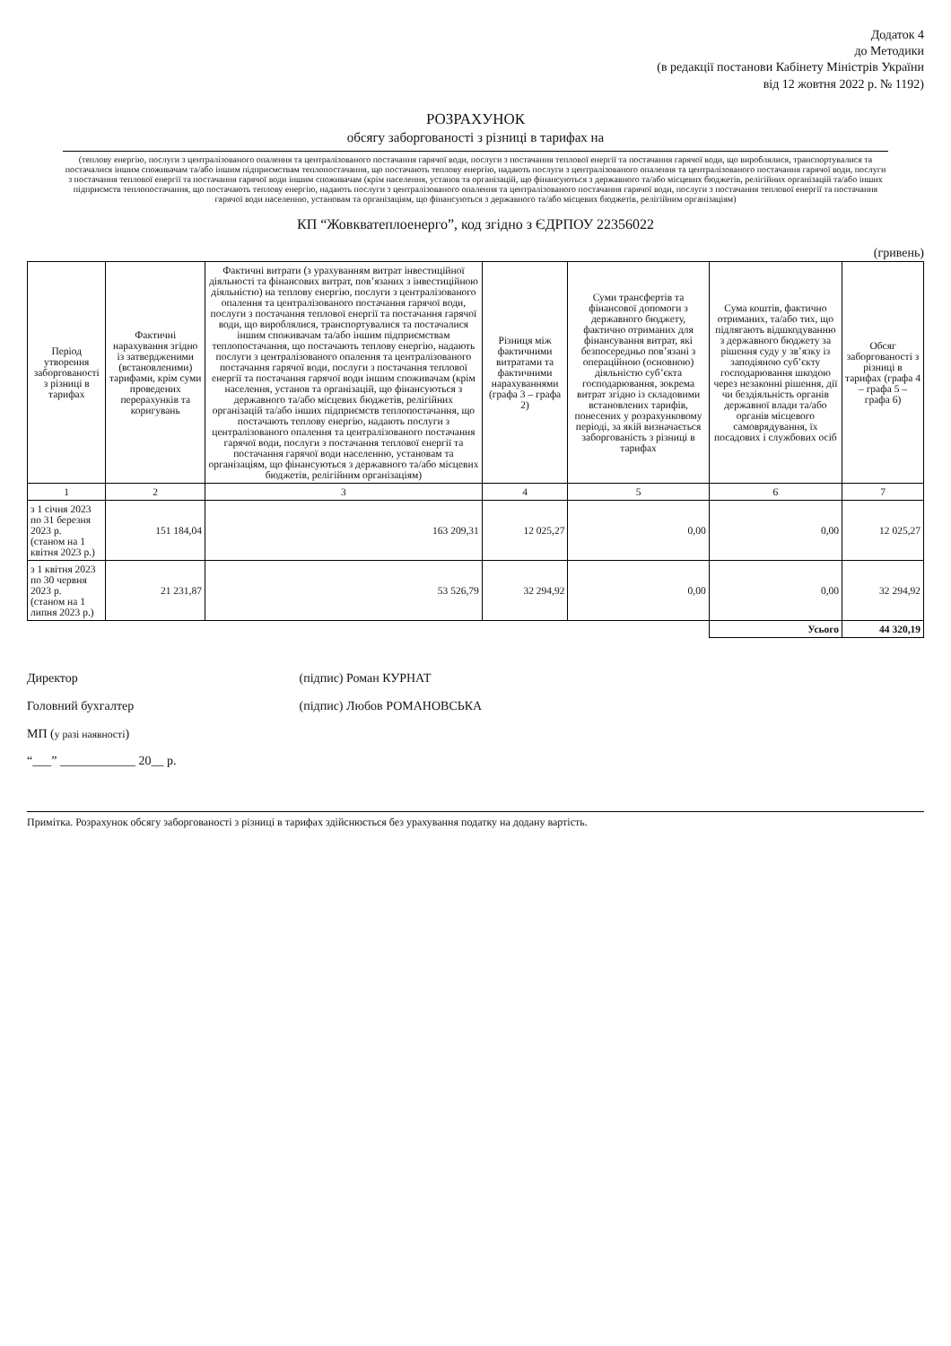Додаток 4
до Методики
(в редакції постанови Кабінету Міністрів України
від 12 жовтня 2022 р. № 1192)
РОЗРАХУНОК
обсягу заборгованості з різниці в тарифах на
(теплову енергію, послуги з централізованого опалення та централізованого постачання гарячої води, послуги з постачання теплової енергії та постачання гарячої води, що вироблялися, транспортувалися та постачалися іншим споживачам та/або іншим підприємствам теплопостачання, що постачають теплову енергію, надають послуги з централізованого опалення та централізованого постачання гарячої води, послуги з постачання теплової енергії та постачання гарячої води іншим споживачам (крім населення, установ та організацій, що фінансуються з державного та/або місцевих бюджетів, релігійних організацій та/або інших підприємств теплопостачання, що постачають теплову енергію, надають послуги з централізованого опалення та централізованого постачання гарячої води, послуги з постачання теплової енергії та постачання гарячої води населенню, установам та організаціям, що фінансуються з державного та/або місцевих бюджетів, релігійним організаціям)
КП “Жовкватеплоенерго”, код згідно з ЄДРПОУ 22356022
(гривень)
| Період утворення заборгованості з різниці в тарифах | Фактичні нарахування згідно із затвердженими (встановленими) тарифами, крім суми проведених перерахунків та коригувань | Фактичні витрати (з урахуванням витрат інвестиційної діяльності та фінансових витрат, пов’язаних з інвестиційною діяльністю) на теплову енергію, послуги з централізованого опалення та централізованого постачання гарячої води, послуги з постачання теплової енергії та постачання гарячої води, що вироблялися, транспортувалися та постачалися іншим споживачам та/або іншим підприємствам теплопостачання, що постачають теплову енергію, надають послуги з централізованого опалення та централізованого постачання гарячої води, послуги з постачання теплової енергії та постачання гарячої води іншим споживачам (крім населення, установ та організацій, що фінансуються з державного та/або місцевих бюджетів, релігійних організацій та/або інших підприємств теплопостачання, що постачають теплову енергію, надають послуги з централізованого опалення та централізованого постачання гарячої води, послуги з постачання теплової енергії та постачання гарячої води населенню, установам та організаціям, що фінансуються з державного та/або місцевих бюджетів, релігійним організаціям) | Різниця між фактичними витратами та фактичними нарахуваннями (графа 3 – графа 2) | Суми трансфертів та фінансової допомоги з державного бюджету, фактично отриманих для фінансування витрат, які безпосередньо пов’язані з операційною (основною) діяльністю суб’єкта господарювання, зокрема витрат згідно із складовими встановлених тарифів, понесених у розрахунковому періоді, за якій визначається заборгованість з різниці в тарифах | Сума коштів, фактично отриманих, та/або тих, що підлягають відшкодуванню з державного бюджету за рішення суду у зв’язку із заподіяною суб’єкту господарювання шкодою через незаконні рішення, дії чи бездіяльність органів державної влади та/або органів місцевого самоврядування, їх посадових і службових осіб | Обсяг заборгованості з різниці в тарифах (графа 4 – графа 5 – графа 6) |
| --- | --- | --- | --- | --- | --- | --- |
| 1 | 2 | 3 | 4 | 5 | 6 | 7 |
| з 1 січня 2023 по 31 березня 2023 р. (станом на 1 квітня 2023 р.) | 151 184,04 | 163 209,31 | 12 025,27 | 0,00 | 0,00 | 12 025,27 |
| з 1 квітня 2023 по 30 червня 2023 р. (станом на 1 липня 2023 р.) | 21 231,87 | 53 526,79 | 32 294,92 | 0,00 | 0,00 | 32 294,92 |
| | | | | | Усього | 44 320,19 |
Директор (підпис) Роман КУРНАТ
Головний бухгалтер (підпис) Любов РОМАНОВСЬКА
МП (у разі наявності)
“___” ____________ 20__ р.
Примітка. Розрахунок обсягу заборгованості з різниці в тарифах здійснюється без урахування податку на додану вартість.